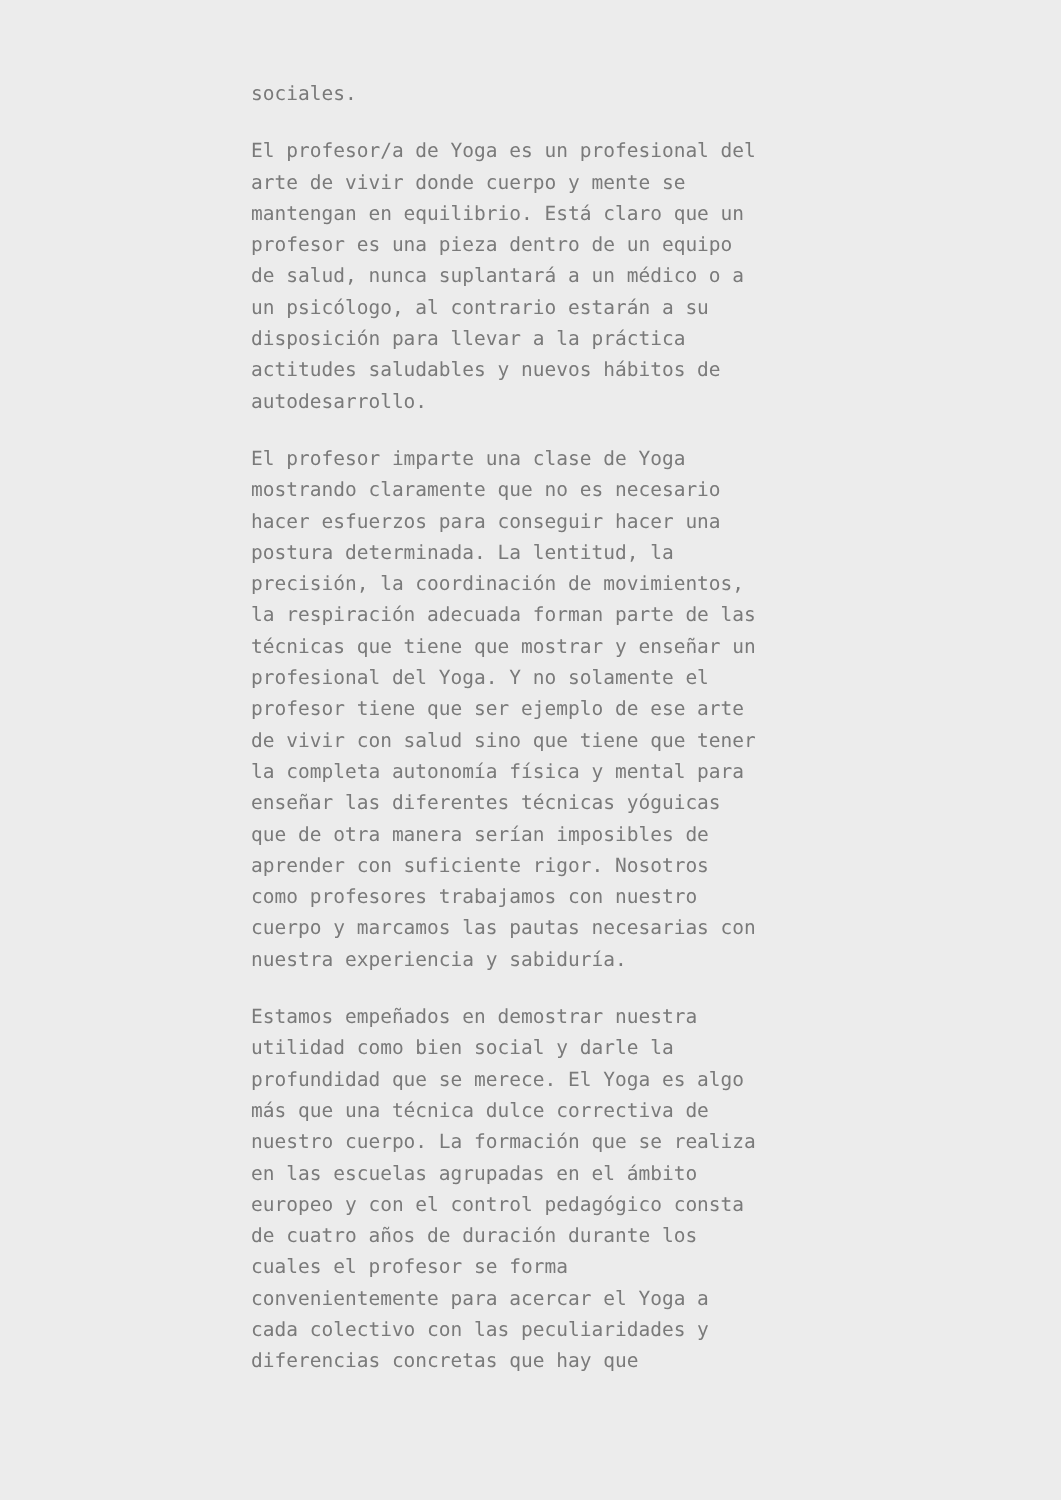sociales.
El profesor/a de Yoga es un profesional del arte de vivir donde cuerpo y mente se mantengan en equilibrio. Está claro que un profesor es una pieza dentro de un equipo de salud, nunca suplantará a un médico o a un psicólogo, al contrario estarán a su disposición para llevar a la práctica actitudes saludables y nuevos hábitos de autodesarrollo.
El profesor imparte una clase de Yoga mostrando claramente que no es necesario hacer esfuerzos para conseguir hacer una postura determinada. La lentitud, la precisión, la coordinación de movimientos, la respiración adecuada forman parte de las técnicas que tiene que mostrar y enseñar un profesional del Yoga. Y no solamente el profesor tiene que ser ejemplo de ese arte de vivir con salud sino que tiene que tener la completa autonomía física y mental para enseñar las diferentes técnicas yóguicas que de otra manera serían imposibles de aprender con suficiente rigor. Nosotros como profesores trabajamos con nuestro cuerpo y marcamos las pautas necesarias con nuestra experiencia y sabiduría.
Estamos empeñados en demostrar nuestra utilidad como bien social y darle la profundidad que se merece. El Yoga es algo más que una técnica dulce correctiva de nuestro cuerpo. La formación que se realiza en las escuelas agrupadas en el ámbito europeo y con el control pedagógico consta de cuatro años de duración durante los cuales el profesor se forma convenientemente para acercar el Yoga a cada colectivo con las peculiaridades y diferencias concretas que hay que